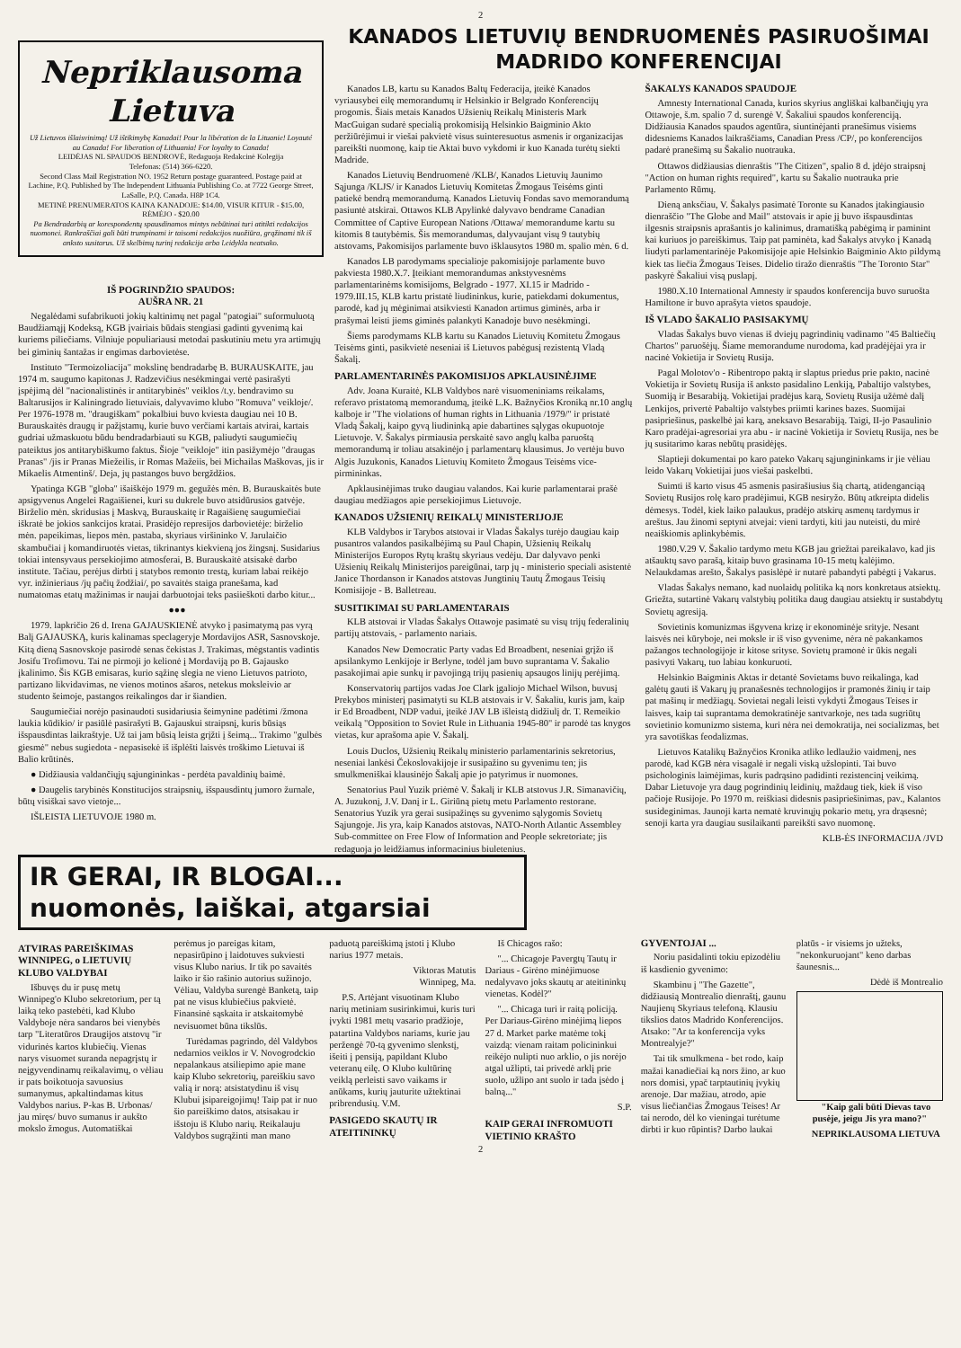2
Nepriklausoma Lietuva
Už Lietuvos išlaisvinimą! Už ištikimybę Kanadai! Pour la libération de la Lituanie! Loyauté au Canada! For liberation of Lithuania! For loyalty to Canada!
LEIDĖJAS NL SPAUDOS BENDROVĖ, Redaguoja Redakcinė Kolegija
Telefonas: (514) 366-6220.
Second Class Mail Registration NO. 1952 Return postage guaranteed. Postage paid at Lachine, P.Q. Published by The Independent Lithuania Publishing Co. at 7722 George Street, LaSalle, P.Q. Canada. H8P 1C4.
METINĖ PRENUMERATOS KAINA KANADOJE: $14.00, VISUR KITUR - $15.00, RĖMĖJO - $20.00
Pa Bendradarbių ar korespondentų spausdinamos mintys nebūtinai turi atitikti redakcijos nuomonei. Rankraščiai gali būti trumpinami ir taisomi redakcijos nuožiūra, grąžinami tik iš anksto susitarus. Už skelbimų turinį redakcija arba l.eidykla neatsako.
IŠ POGRINDŽIO SPAUDOS:
AUŠRA NR. 21
Negalėdami sufabrikuoti jokių kaltinimų net pagal "patogiai" suformuluotą Baudžiamąjį Kodeksą, KGB įvairiais būdais stengiasi gadinti gyvenimą kai kuriems piliečiams. Vilniuje populiariausi metodai paskutiniu metu yra artimųjų bei giminių šantažas ir engimas darbovietėse.
Instituto "Termoizoliacija" mokslinę bendradarbę B. BURAUSKAITE, jau 1974 m. saugumo kapitonas J. Radzevičius nesėkmingai vertė pasirašyti įspėjimą dėl "nacionalistinės ir antitarybinės" veiklos /t.y. bendravimo su Baltarusijos ir Kaliningrado lietuviais, dalyvavimo klubo "Romuva" veikloje/. Per 1976-1978 m. "draugiškam" pokalbiui buvo kviesta daugiau nei 10 B. Burauskaitės draugų ir pažįstamų, kurie buvo verčiami kartais atvirai, kartais gudriai užmaskuotu būdu bendradarbiauti su KGB, paliudyti saugumiečių pateiktus jos antitarybiškumo faktus. Šioje "veikloje" itin pasižymėjo "draugas Pranas" /jis ir Pranas Miežeilis, ir Romas Mažeiis, bei Michailas Maškovas, jis ir Mikaelis Atmentinš/. Deja, jų pastangos buvo bergždžios.
Ypatinga KGB "globa" išaiškėjo 1979 m. gegužės mėn. B. Burauskaitės bute apsigyvenus Angelei Ragaišienei, kuri su dukrele buvo atsidūrusios gatvėje. Birželio mėn. skridusias į Maskvą, Burauskaitę ir Ragaišienę saugumiečiai iškratė be jokios sankcijos kratai. Prasidėjo represijos darbovietėje: birželio mėn. papeikimas, liepos mėn. pastaba, skyriaus viršininko V. Jarulaičio skambučiai į komandiruotės vietas, tikrinantys kiekvieną jos žingsnį. Susidarius tokiai intensyvaus persekiojimo atmosferai, B. Burauskaitė atsisakė darbo institute. Tačiau, perėjus dirbti į statybos remonto trestą, kuriam labai reikėjo vyr. inžinieriaus /jų pačių žodžiai/, po savaitės staiga pranešama, kad numatomas etatų mažinimas ir naujai darbuotojai teks pasiieškoti darbo kitur...
●●●
1979. lapkričio 26 d. Irena GAJAUSKIENĖ atvyko į pasimatymą pas vyrą Balį GAJAUSKĄ, kuris kalinamas speclageryje Mordavijos ASR, Sasnovskoje. Kitą dieną Sasnovskoje pasirodė senas čekistas J. Trakimas, mėgstantis vadintis Josifu Trofimovu. Tai ne pirmoji jo kelionė į Mordaviją po B. Gajausko įkalinimo. Šis KGB emisaras, kurio sąžinę slegia ne vieno Lietuvos patrioto, partizano likvidavimas, ne vienos motinos ašaros, netekus moksleivio ar studento šeimoje, pastangos reikalingos dar ir šiandien.
Saugumiečiai norėjo pasinaudoti susidariusia šeimynine padėtimi /žmona laukia kūdikio/ ir pasiūlė pasirašyti B. Gajauskui straipsnį, kuris būsiąs išspausdintas laikraštyje. Už tai jam būsią leista grįžti į šeimą... Trakimo "gulbės giesmė" nebus sugiedota - nepasisekė iš išplėšti laisvės troškimo Lietuvai iš Balio krūtinės.
● Didžiausia valdančiųjų sąjungininkas - perdėta pavaldinių baimė.
● Daugelis tarybinės Konstitucijos straipsnių, išspausdintų jumoro žurnale, būtų visiškai savo vietoje...
IŠLEISTA LIETUVOJE 1980 m.
KANADOS LIETUVIŲ BENDRUOMENĖS PASIRUOŠIMAI MADRIDO KONFERENCIJAI
Kanados LB, kartu su Kanados Baltų Federacija, įteikė Kanados vyriausybei eilę memorandumų ir Helsinkio ir Belgrado Konferencijų progomis. Šiais metais Kanados Užsienių Reikalų Ministeris Mark MacGuigan sudarė specialią prokomisiją Helsinkio Baigminio Akto peržiūrėjimui ir viešai pakvietė visus suinteresuotus asmenis ir organizacijas pareikšti nuomonę, kaip tie Aktai buvo vykdomi ir kuo Kanada turėtų siekti Madride.
Kanados Lietuvių Bendruomenė /KLB/, Kanados Lietuvių Jaunimo Sąjunga /KLJS/ ir Kanados Lietuvių Komitetas Žmogaus Teisėms ginti patiekė bendrą memorandumą. Kanados Lietuvių Fondas savo memorandumą pasiuntė atskirai. Ottawos KLB Apylinkė dalyvavo bendrame Canadian Committee of Captive European Nations /Ottawa/ memorandume kartu su kitomis 8 tautybėmis. Šis memorandumas, dalyvaujant visų 9 tautybių atstovams, Pakomisijos parlamente buvo išklausytos 1980 m. spalio mėn. 6 d.
Kanados LB parodymams specialioje pakomisijoje parlamente buvo pakviesta 1980.X.7. Įteikiant memorandumas ankstyvesnėms parlamentarinėms komisijoms, Belgrado - 1977. XI.15 ir Madrido - 1979.III.15, KLB kartu pristatė liudininkus, kurie, patiekdami dokumentus, parodė, kad jų mėginimai atsikviesti Kanadon artimus giminės, arba ir prašymai leisti jiems giminės palankyti Kanadoje buvo nesėkmingi.
Šiems parodymams KLB kartu su Kanados Lietuvių Komitetu Žmogaus Teisėms ginti, pasikvietė neseniai iš Lietuvos pabėgusį rezistentą Vladą Šakalį.
PARLAMENTARINĖS PAKOMISIJOS APKLAUSINĖJIME
Adv. Joana Kuraitė, KLB Valdybos narė visuomeniniams reikalams, referavo pristatomą memorandumą, įteikė L.K. Bažnyčios Kroniką nr.10 anglų kalboje ir "The violations of human rights in Lithuania /1979/" ir pristatė Vladą Šakalį, kaipo gyvą liudininką apie dabartines sąlygas okupuotoje Lietuvoje. V. Šakalys pirmiausia perskaitė savo anglų kalba paruoštą memorandumą ir toliau atsakinėjo į parlamentarų klausimus. Jo vertėju buvo Algis Juzukonis, Kanados Lietuvių Komiteto Žmogaus Teisėms vice-pirmininkas.
Apklausinėjimas truko daugiau valandos. Kai kurie parlamentarai prašė daugiau medžiagos apie persekiojimus Lietuvoje.
KANADOS UŽSIENIŲ REIKALŲ MINISTERIJOJE
KLB Valdybos ir Tarybos atstovai ir Vladas Šakalys turėjo daugiau kaip pusantros valandos pasikalbėjimą su Paul Chapin, Užsienių Reikalų Ministerijos Europos Rytų kraštų skyriaus vedėju. Dar dalyvavo penki Užsienių Reikalų Ministerijos pareigūnai, tarp jų - ministerio speciali asistentė Janice Thordanson ir Kanados atstovas Jungtinių Tautų Žmogaus Teisių Komisijoje - B. Balletreau.
SUSITIKIMAI SU PARLAMENTARAIS
KLB atstovai ir Vladas Šakalys Ottawoje pasimatė su visų trijų federalinių partijų atstovais, - parlamento nariais.
Kanados New Democratic Party vadas Ed Broadbent, neseniai grįžo iš apsilankymo Lenkijoje ir Berlyne, todėl jam buvo suprantama V. Šakalio pasakojimai apie sunkų ir pavojingą trijų pasienių apsaugos linijų perėjimą.
Konservatorių partijos vadas Joe Clark įgaliojo Michael Wilson, buvusį Prekybos ministerį pasimatyti su KLB atstovais ir V. Šakaliu, kuris jam, kaip ir Ed Broadbent, NDP vadui, įteikė JAV LB išleistą didžiulį dr. T. Remeikio veikalą "Opposition to Soviet Rule in Lithuania 1945-80" ir parodė tas knygos vietas, kur aprašoma apie V. Šakalį.
Louis Duclos, Užsienių Reikalų ministerio parlamentarinis sekretorius, neseniai lankėsi Čekoslovakijoje ir susipažino su gyvenimu ten; jis smulkmeniškai klausinėjo Šakalį apie jo patyrimus ir nuomones.
Senatorius Paul Yuzik priėmė V. Šakalį ir KLB atstovus J.R. Simanavičių, A. Juzukonį, J.V. Danį ir L. Giriūną pietų metu Parlamento restorane. Senatorius Yuzik yra gerai susipažinęs su gyvenimo sąlygomis Sovietų Sąjungoje. Jis yra, kaip Kanados atstovas, NATO-North Atlantic Assembley Sub-committee on Free Flow of Information and People sekretoriate; jis redaguoja jo leidžiamus informacinius biuletenius.
ŠAKALYS KANADOS SPAUDOJE
Amnesty International Canada, kurios skyrius angliškai kalbančiųjų yra Ottawoje, š.m. spalio 7 d. surengė V. Šakaliui spaudos konferenciją. Didžiausia Kanados spaudos agentūra, siuntinėjanti pranešimus visiems didesniems Kanados laikraščiams, Canadian Press /CP/, po konferencijos padarė pranešimą su Šakalio nuotrauka.
Ottawos didžiausias dienraštis "The Citizen", spalio 8 d. įdėjo straipsnį "Action on human rights required", kartu su Šakalio nuotrauka prie Parlamento Rūmų.
Dieną anksčiau, V. Šakalys pasimatė Toronte su Kanados įtakingiausio dienraščio "The Globe and Mail" atstovais ir apie jį buvo išspausdintas ilgesnis straipsnis aprašantis jo kalinimus, dramatišką pabėgimą ir paminint kai kuriuos jo pareiškimus. Taip pat paminėta, kad Šakalys atvyko į Kanadą liudyti parlamentarinėje Pakomisijoje apie Helsinkio Baigminio Akto pildymą kiek tas liečia Žmogaus Teises. Didelio tiražo dienraštis "The Toronto Star" paskyrė Šakaliui visą puslapį.
1980.X.10 International Amnesty ir spaudos konferencija buvo suruošta Hamiltone ir buvo aprašyta vietos spaudoje.
IŠ VLADO ŠAKALIO PASISAKYMŲ
Vladas Šakalys buvo vienas iš dviejų pagrindinių vadinamo "45 Baltiečių Chartos" paruošėjų. Šiame memorandume nurodoma, kad pradėjėjai yra ir nacinė Vokietija ir Sovietų Rusija.
Pagal Molotov'o - Ribentropo paktą ir slaptus priedus prie pakto, nacinė Vokietija ir Sovietų Rusija iš anksto pasidalino Lenkiją, Pabaltijo valstybes, Suomiją ir Besarabiją. Vokietijai pradėjus karą, Sovietų Rusija užėmė dalį Lenkijos, privertė Pabaltijo valstybes priimti karines bazes. Suomijai pasipriešinus, paskelbė jai karą, aneksavo Besarabiją. Taigi, II-jo Pasaulinio Karo pradėjai-agresoriai yra abu - ir nacinė Vokietija ir Sovietų Rusija, nes be jų susitarimo karas nebūtų prasidėjęs.
Slaptieji dokumentai po karo pateko Vakarų sąjungininkams ir jie vėliau leido Vakarų Vokietijai juos viešai paskelbti.
Suimti iš karto visus 45 asmenis pasirašiusius šią chartą, atidenganciąą Sovietų Rusijos rolę karo pradėjimui, KGB nesiryžo. Būtų atkreipta didelis dėmesys. Todėl, kiek laiko palaukus, pradėjo atskirų asmenų tardymus ir areštus. Jau žinomi septyni atvejai: vieni tardyti, kiti jau nuteisti, du mirė neaiškiomis aplinkybėmis.
1980.V.29 V. Šakalio tardymo metu KGB jau griežtai pareikalavo, kad jis atšauktų savo parašą, kitaip buvo grasinama 10-15 metų kalėjimo. Nelaukdamas arešto, Šakalys pasislėpė ir nutarė pabandyti pabėgti į Vakarus.
Vladas Šakalys nemano, kad nuolaidų politika ką nors konkretaus atsiektų. Griežta, sutartinė Vakarų valstybių politika daug daugiau atsiektų ir sustabdytų Sovietų agresiją.
Sovietinis komunizmas išgyvena krizę ir ekonominėje srityje. Nesant laisvės nei kūryboje, nei moksle ir iš viso gyvenime, nėra nė pakankamos pažangos technologijoje ir kitose srityse. Sovietų pramonė ir ūkis negali pasivyti Vakarų, tuo labiau konkuruoti.
Helsinkio Baigminis Aktas ir detantė Sovietams buvo reikalinga, kad galėtų gauti iš Vakarų jų pranašesnės technologijos ir pramonės žinių ir taip pat mašinų ir medžiagų. Sovietai negali leisti vykdyti Žmogaus Teises ir laisves, kaip tai suprantama demokratinėje santvarkoje, nes tada sugriūtų sovietinio komunizmo sistema, kuri nėra nei demokratija, nei socializmas, bet yra savotiškas feodalizmas.
Lietuvos Katalikų Bažnyčios Kronika atliko ledlaužio vaidmenį, nes parodė, kad KGB nėra visagalė ir negali viską užslopinti. Tai buvo psichologinis laimėjimas, kuris padrąsino padidinti rezistencinį veikimą. Dabar Lietuvoje yra daug pogrindinių leidinių, maždaug tiek, kiek iš viso pačioje Rusijoje. Po 1970 m. reiškiasi didesnis pasipriešinimas, pav., Kalantos susideginimas. Jaunoji karta nematė kruvinųjų pokario metų, yra drąsesnė; senoji karta yra daugiau susilaikanti pareikšti savo nuomonę.
KLB-ĖS INFORMACIJA /JVD
IR GERAI, IR BLOGAI...
nuomonės, laiškai, atgarsiai
ATVIRAS PAREIŠKIMAS WINNIPEG, o LIETUVIŲ KLUBO VALDYBAI
Išbuvęs du ir pusę metų Winnipeg'o Klubo sekretorium, per tą laiką teko pastebėti, kad Klubo Valdyboje nėra sandaros bei vienybės tarp "Literatūros Draugijos atstovų "ir vidurinės kartos klubiečių. Vienas narys visuomet suranda nepagrįstų ir neįgyvendinamų reikalavimų, o vėliau ir pats boikotuoja savuosius sumanymus, apkaltindamas kitus Valdybos narius. P-kas B. Urbonas/ jau miręs/ buvo sumanus ir aukšto mokslo žmogus. Automatiškai perėmus jo pareigas kitam, nepasirūpino į laidotuves sukviesti visus Klubo narius. Ir tik po savaitės laiko ir šio rašinio autorius sužinojo. Vėliau, Valdyba surengė Banketą, taip pat ne visus klubiečius pakvietė. Finansinė sąskaita ir atskaitomybė nevisuomet būna tikslūs.
Turėdamas pagrindo, dėl Valdybos nedarnios veiklos ir V. Novogrodckio nepalankaus atsiliepimo apie mane kaip Klubo sekretorių, pareiškiu savo valią ir norą: atsistatydinu iš visų Klubui įsipareigojimų! Taip pat ir nuo šio pareiškimo datos, atsisakau ir išstoju iš Klubo narių. Reikalauju Valdybos sugrąžinti man mano paduotą pareiškimą įstoti į Klubo narius 1977 metais.
Viktoras Matutis
Winnipeg, Ma.
P.S. Artėjant visuotinam Klubo narių metiniam susirinkimui, kuris turi įvykti 1981 metų vasario pradžioje, patartina Valdybos nariams, kurie jau peržengė 70-tą gyvenimo slenkstį, išeiti į pensiją, papildant Klubo veteranų eilę. O Klubo kultūrinę veiklą perleisti savo vaikams ir anūkams, kurių jauturite užtektinai pribrendusių. V.M.
PASIGEDO SKAUTŲ IR ATEITININKŲ
Iš Chicagos rašo:
"... Chicagoje Pavergtų Tautų ir Dariaus - Girėno minėjimuose nedalyvavo joks skautų ar ateitininkų vienetas. Kodėl?"
"... Chicaga turi ir raitą policiją. Per Dariaus-Girėno minėjimą liepos 27 d. Market parke matėme tokį vaizdą: vienam raitam policininkui reikėjo nulipti nuo arklio, o jis norėjo atgal užlipti, tai privedė arklį prie suolo, užlipo ant suolo ir tada įsėdo į balną..."
S.P.
KAIP GERAI INFROMUOTI VIETINIO KRAŠTO GYVENTOJAI ...
Noriu pasidalinti tokiu epizodėliu iš kasdienio gyvenimo:
Skambinu į "The Gazette", didžiausią Montrealio dienraštį, gaunu Naujienų Skyriaus telefoną. Klausiu tikslios datos Madrido Konferencijos. Atsako: "Ar ta konferencija vyks Montrealyje?"
Tai tik smulkmena - bet rodo, kaip mažai kanadiečiai ką nors žino, ar kuo nors domisi, ypač tarptautinių įvykių arenoje. Dar mažiau, atrodo, apie visus liečiančias Žmogaus Teises! Ar tai nerodo, dėl ko vieningai turėtume dirbti ir kuo rūpintis? Darbo laukai platūs - ir visiems jo užteks, "nekonkuruojant" keno darbas šaunesnis...
Dėdė iš Montrealio
"Kaip gali būti Dievas tavo pusėje, jeigu Jis yra mano?"
NEPRIKLAUSOMA LIETUVA
2